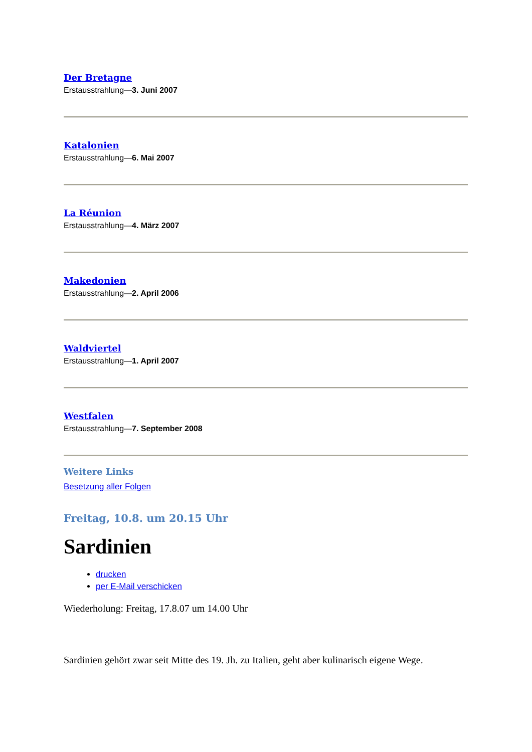Der Bretagne
Erstausstrahlung—3. Juni 2007
Katalonien
Erstausstrahlung—6. Mai 2007
La Réunion
Erstausstrahlung—4. März 2007
Makedonien
Erstausstrahlung—2. April 2006
Waldviertel
Erstausstrahlung—1. April 2007
Westfalen
Erstausstrahlung—7. September 2008
Weitere Links
Besetzung aller Folgen
Freitag, 10.8. um 20.15 Uhr
Sardinien
drucken
per E-Mail verschicken
Wiederholung: Freitag, 17.8.07 um 14.00 Uhr
Sardinien gehört zwar seit Mitte des 19. Jh. zu Italien, geht aber kulinarisch eigene Wege.